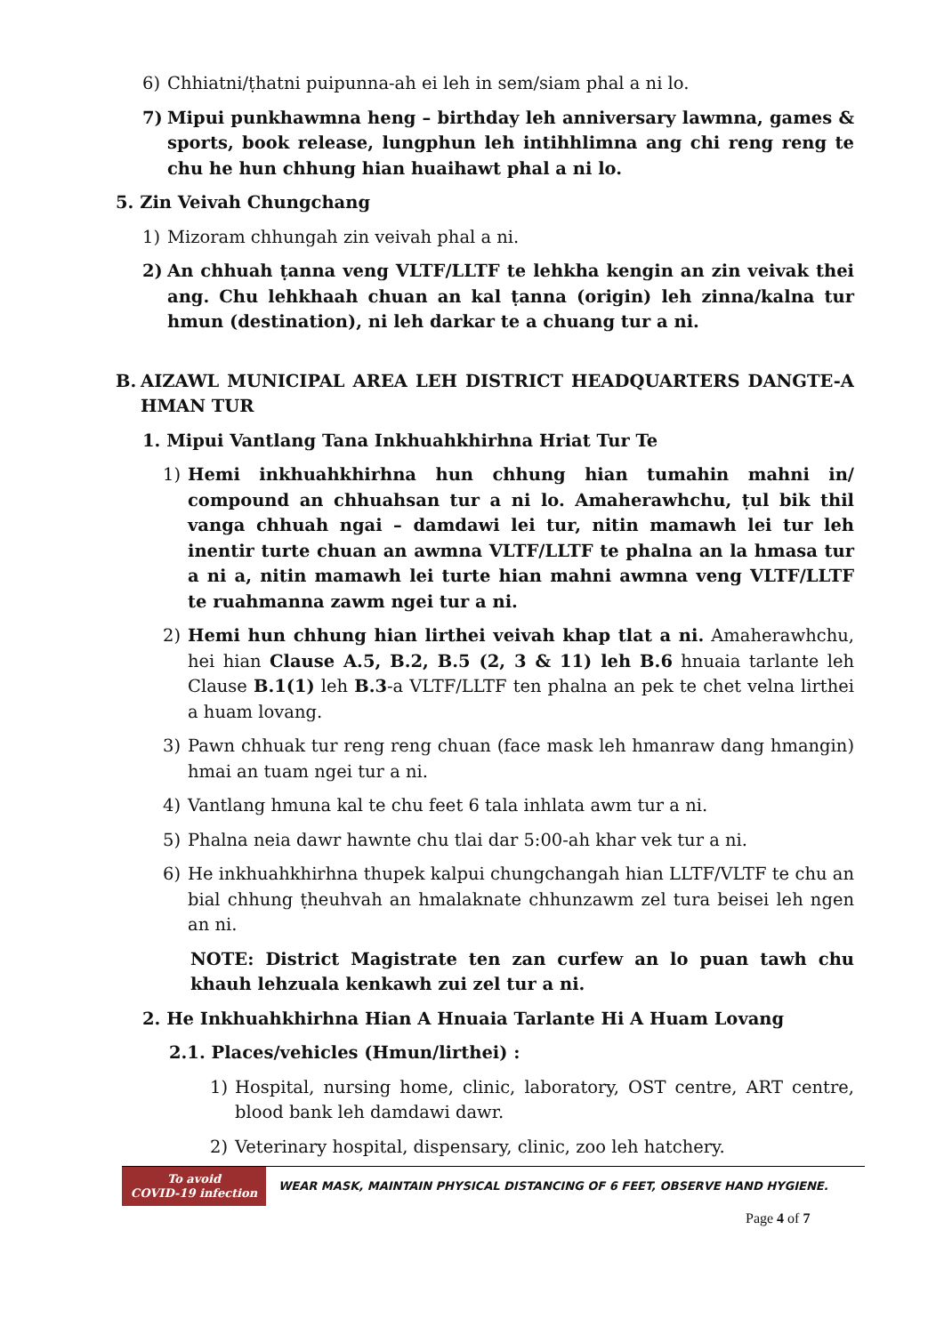6) Chhiatni/ṭhatni puipunna-ah ei leh in sem/siam phal a ni lo.
7) Mipui punkhawmna heng – birthday leh anniversary lawmna, games & sports, book release, lungphun leh intihhlimna ang chi reng reng te chu he hun chhung hian huaihawt phal a ni lo.
5. Zin Veivah Chungchang
1) Mizoram chhungah zin veivah phal a ni.
2) An chhuah ṭanna veng VLTF/LLTF te lehkha kengin an zin veivak thei ang. Chu lehkhaah chuan an kal ṭanna (origin) leh zinna/kalna tur hmun (destination), ni leh darkar te a chuang tur a ni.
B. AIZAWL MUNICIPAL AREA LEH DISTRICT HEADQUARTERS DANGTE-A HMAN TUR
1. Mipui Vantlang Tana Inkhuahkhirhna Hriat Tur Te
1) Hemi inkhuahkhirhna hun chhung hian tumahin mahni in/ compound an chhuahsan tur a ni lo. Amaherawhchu, ṭul bik thil vanga chhuah ngai – damdawi lei tur, nitin mamawh lei tur leh inentir turte chuan an awmna VLTF/LLTF te phalna an la hmasa tur a ni a, nitin mamawh lei turte hian mahni awmna veng VLTF/LLTF te ruahmanna zawm ngei tur a ni.
2) Hemi hun chhung hian lirthei veivah khap tlat a ni. Amaherawhchu, hei hian Clause A.5, B.2, B.5 (2, 3 & 11) leh B.6 hnuaia tarlante leh Clause B.1(1) leh B.3-a VLTF/LLTF ten phalna an pek te chet velna lirthei a huam lovang.
3) Pawn chhuak tur reng reng chuan (face mask leh hmanraw dang hmangin) hmai an tuam ngei tur a ni.
4) Vantlang hmuna kal te chu feet 6 tala inhlata awm tur a ni.
5) Phalna neia dawr hawnte chu tlai dar 5:00-ah khar vek tur a ni.
6) He inkhuahkhirhna thupek kalpui chungchangah hian LLTF/VLTF te chu an bial chhung ṭheuhvah an hmalaknate chhunzawm zel tura beisei leh ngen an ni.
NOTE: District Magistrate ten zan curfew an lo puan tawh chu khauh lehzuala kenkawh zui zel tur a ni.
2. He Inkhuahkhirhna Hian A Hnuaia Tarlante Hi A Huam Lovang
2.1. Places/vehicles (Hmun/lirthei) :
1) Hospital, nursing home, clinic, laboratory, OST centre, ART centre, blood bank leh damdawi dawr.
2) Veterinary hospital, dispensary, clinic, zoo leh hatchery.
To avoid
COVID-19 infection
WEAR MASK, MAINTAIN PHYSICAL DISTANCING OF 6 FEET, OBSERVE HAND HYGIENE.
Page 4 of 7